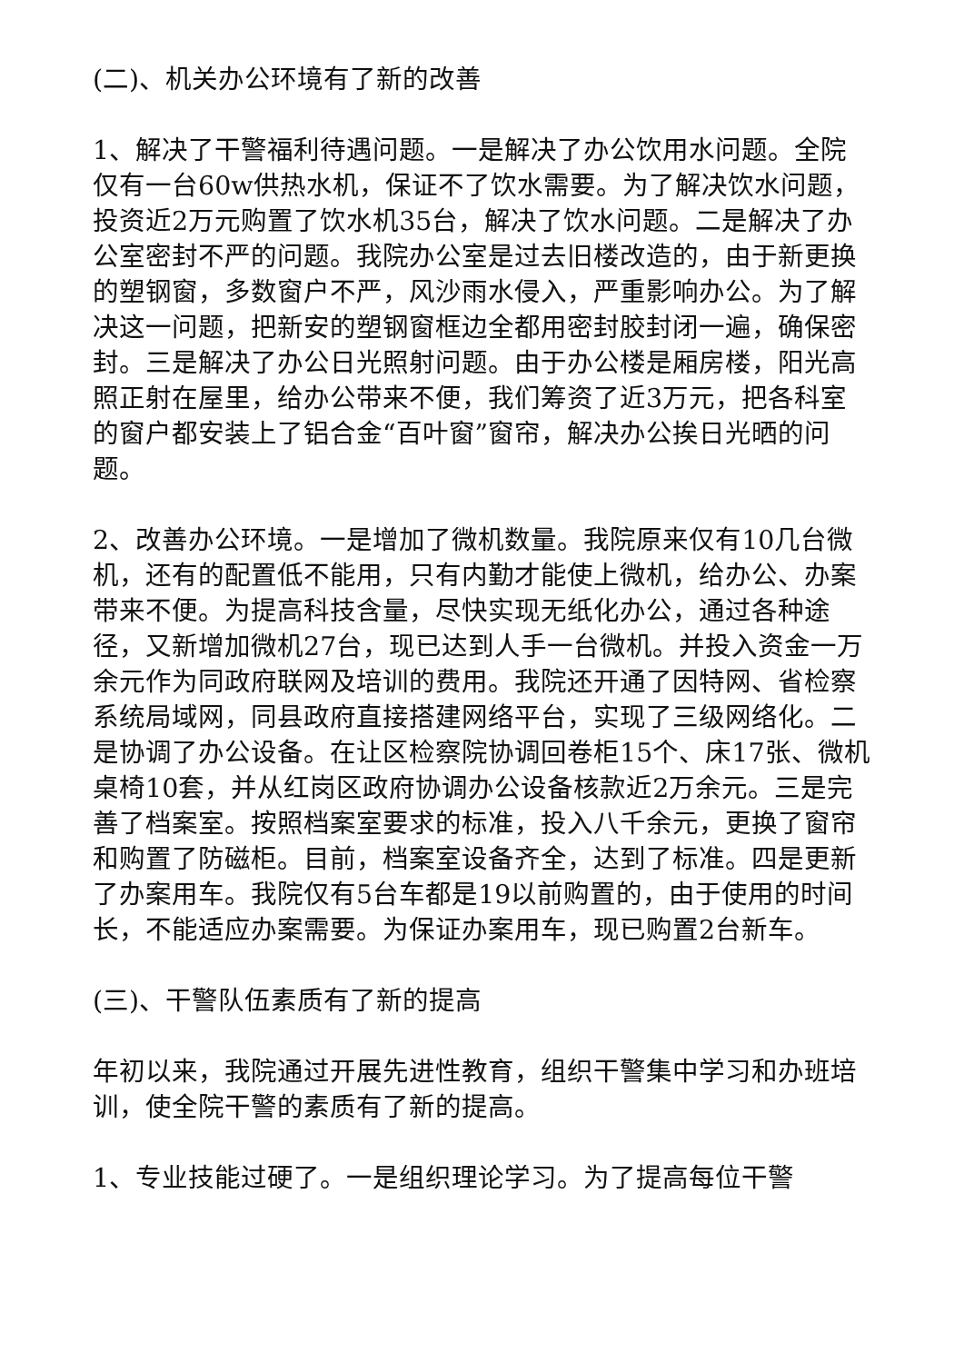(二)、机关办公环境有了新的改善
1、解决了干警福利待遇问题。一是解决了办公饮用水问题。全院仅有一台60w供热水机，保证不了饮水需要。为了解决饮水问题，投资近2万元购置了饮水机35台，解决了饮水问题。二是解决了办公室密封不严的问题。我院办公室是过去旧楼改造的，由于新更换的塑钢窗，多数窗户不严，风沙雨水侵入，严重影响办公。为了解决这一问题，把新安的塑钢窗框边全都用密封胶封闭一遍，确保密封。三是解决了办公日光照射问题。由于办公楼是厢房楼，阳光高照正射在屋里，给办公带来不便，我们筹资了近3万元，把各科室的窗户都安装上了铝合金“百叶窗”窗帘，解决办公挨日光晒的问题。
2、改善办公环境。一是增加了微机数量。我院原来仅有10几台微机，还有的配置低不能用，只有内勤才能使上微机，给办公、办案带来不便。为提高科技含量，尽快实现无纸化办公，通过各种途径，又新增加微机27台，现已达到人手一台微机。并投入资金一万余元作为同政府联网及培训的费用。我院还开通了因特网、省检察系统局域网，同县政府直接搭建网络平台，实现了三级网络化。二是协调了办公设备。在让区检察院协调回卷柜15个、床17张、微机桌椅10套，并从红岗区政府协调办公设备核款近2万余元。三是完善了档案室。按照档案室要求的标准，投入八千余元，更换了窗帘和购置了防磁柜。目前，档案室设备齐全，达到了标准。四是更新了办案用车。我院仅有5台车都是19以前购置的，由于使用的时间长，不能适应办案需要。为保证办案用车，现已购置2台新车。
(三)、干警队伍素质有了新的提高
年初以来，我院通过开展先进性教育，组织干警集中学习和办班培训，使全院干警的素质有了新的提高。
1、专业技能过硬了。一是组织理论学习。为了提高每位干警